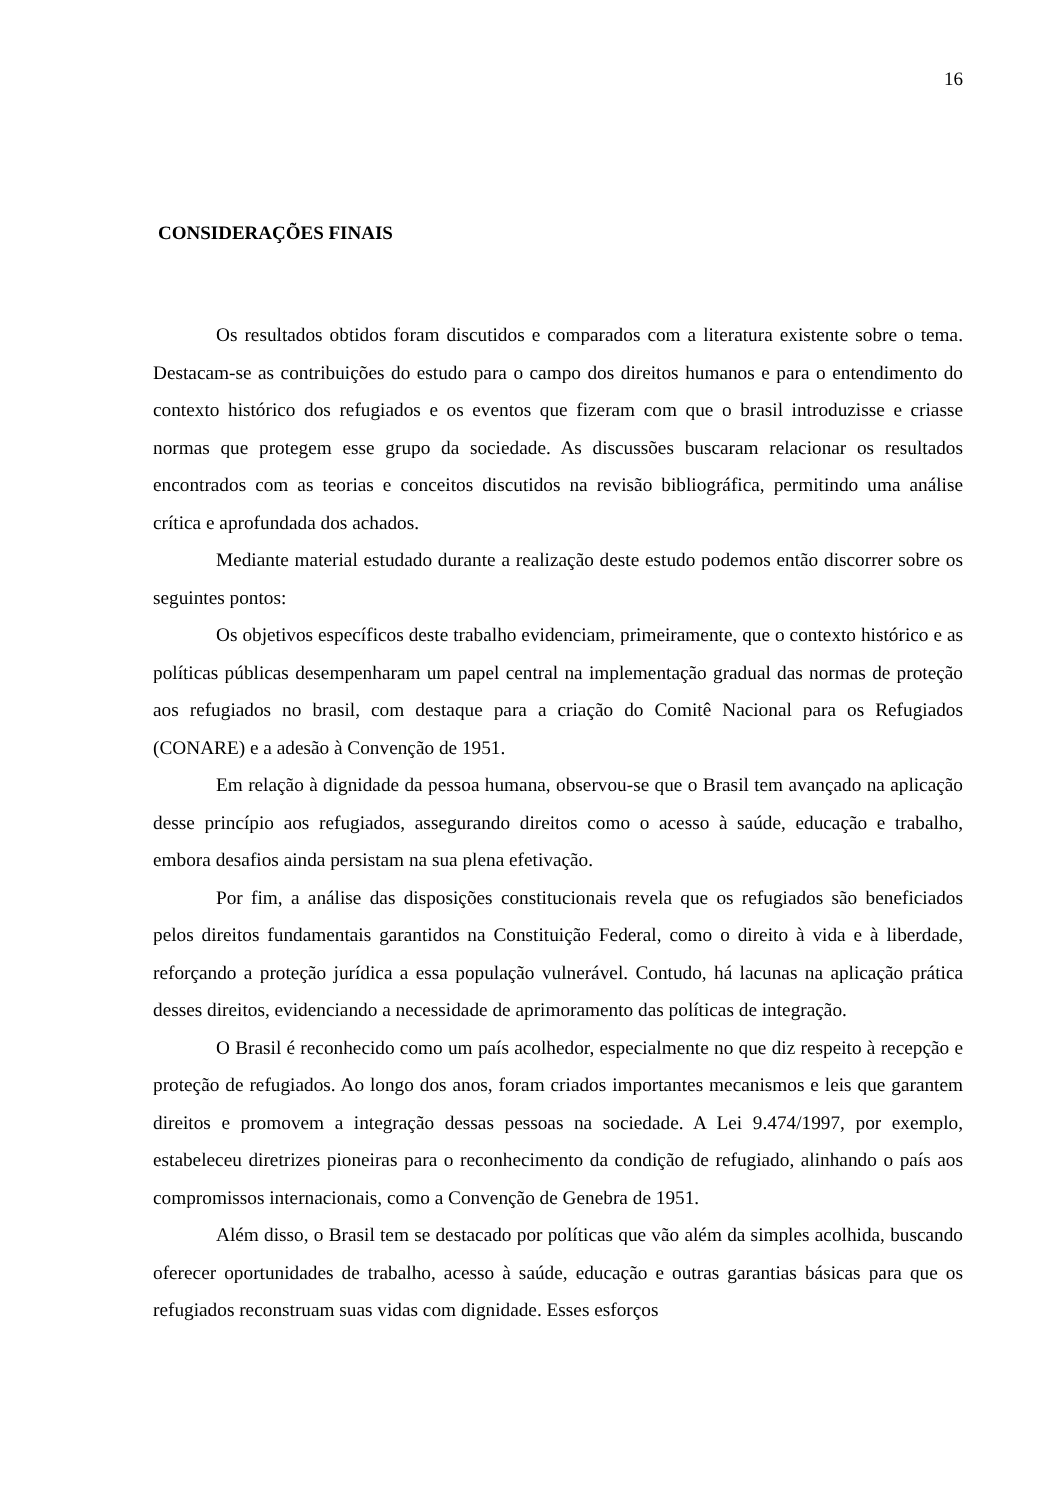16
CONSIDERAÇÕES FINAIS
Os resultados obtidos foram discutidos e comparados com a literatura existente sobre o tema. Destacam-se as contribuições do estudo para o campo dos direitos humanos e para o entendimento do contexto histórico dos refugiados e os eventos que fizeram com que o brasil introduzisse e criasse normas que protegem esse grupo da sociedade. As discussões buscaram relacionar os resultados encontrados com as teorias e conceitos discutidos na revisão bibliográfica, permitindo uma análise crítica e aprofundada dos achados.
Mediante material estudado durante a realização deste estudo podemos então discorrer sobre os seguintes pontos:
Os objetivos específicos deste trabalho evidenciam, primeiramente, que o contexto histórico e as políticas públicas desempenharam um papel central na implementação gradual das normas de proteção aos refugiados no brasil, com destaque para a criação do Comitê Nacional para os Refugiados (CONARE) e a adesão à Convenção de 1951.
Em relação à dignidade da pessoa humana, observou-se que o Brasil tem avançado na aplicação desse princípio aos refugiados, assegurando direitos como o acesso à saúde, educação e trabalho, embora desafios ainda persistam na sua plena efetivação.
Por fim, a análise das disposições constitucionais revela que os refugiados são beneficiados pelos direitos fundamentais garantidos na Constituição Federal, como o direito à vida e à liberdade, reforçando a proteção jurídica a essa população vulnerável. Contudo, há lacunas na aplicação prática desses direitos, evidenciando a necessidade de aprimoramento das políticas de integração.
O Brasil é reconhecido como um país acolhedor, especialmente no que diz respeito à recepção e proteção de refugiados. Ao longo dos anos, foram criados importantes mecanismos e leis que garantem direitos e promovem a integração dessas pessoas na sociedade. A Lei 9.474/1997, por exemplo, estabeleceu diretrizes pioneiras para o reconhecimento da condição de refugiado, alinhando o país aos compromissos internacionais, como a Convenção de Genebra de 1951.
Além disso, o Brasil tem se destacado por políticas que vão além da simples acolhida, buscando oferecer oportunidades de trabalho, acesso à saúde, educação e outras garantias básicas para que os refugiados reconstruam suas vidas com dignidade. Esses esforços